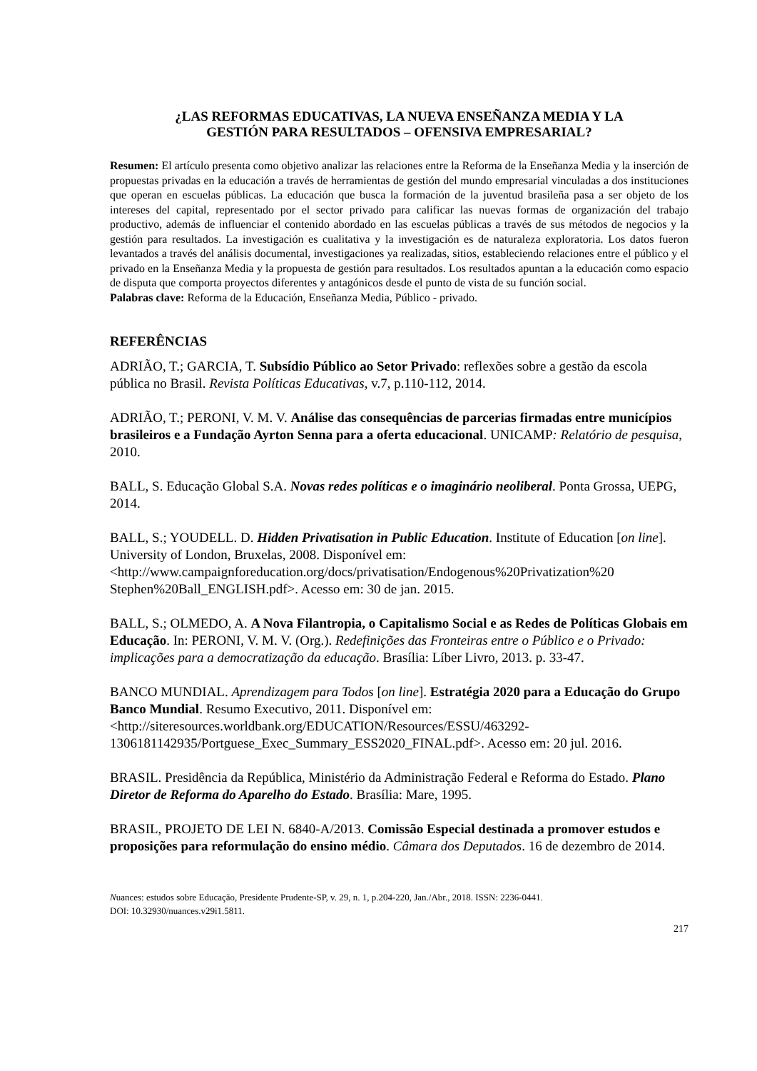¿LAS REFORMAS EDUCATIVAS, LA NUEVA ENSEÑANZA MEDIA Y LA
GESTIÓN PARA RESULTADOS – OFENSIVA EMPRESARIAL?
Resumen: El artículo presenta como objetivo analizar las relaciones entre la Reforma de la Enseñanza Media y la inserción de propuestas privadas en la educación a través de herramientas de gestión del mundo empresarial vinculadas a dos instituciones que operan en escuelas públicas. La educación que busca la formación de la juventud brasileña pasa a ser objeto de los intereses del capital, representado por el sector privado para calificar las nuevas formas de organización del trabajo productivo, además de influenciar el contenido abordado en las escuelas públicas a través de sus métodos de negocios y la gestión para resultados. La investigación es cualitativa y la investigación es de naturaleza exploratoria. Los datos fueron levantados a través del análisis documental, investigaciones ya realizadas, sitios, estableciendo relaciones entre el público y el privado en la Enseñanza Media y la propuesta de gestión para resultados. Los resultados apuntan a la educación como espacio de disputa que comporta proyectos diferentes y antagónicos desde el punto de vista de su función social.
Palabras clave: Reforma de la Educación, Enseñanza Media, Público - privado.
REFERÊNCIAS
ADRIÃO, T.; GARCIA, T. Subsídio Público ao Setor Privado: reflexões sobre a gestão da escola pública no Brasil. Revista Políticas Educativas, v.7, p.110-112, 2014.
ADRIÃO, T.; PERONI, V. M. V. Análise das consequências de parcerias firmadas entre municípios brasileiros e a Fundação Ayrton Senna para a oferta educacional. UNICAMP: Relatório de pesquisa, 2010.
BALL, S. Educação Global S.A. Novas redes políticas e o imaginário neoliberal. Ponta Grossa, UEPG, 2014.
BALL, S.; YOUDELL. D. Hidden Privatisation in Public Education. Institute of Education [on line]. University of London, Bruxelas, 2008. Disponível em: <http://www.campaignforeducation.org/docs/privatisation/Endogenous%20Privatization%20 Stephen%20Ball_ENGLISH.pdf>. Acesso em: 30 de jan. 2015.
BALL, S.; OLMEDO, A. A Nova Filantropia, o Capitalismo Social e as Redes de Políticas Globais em Educação. In: PERONI, V. M. V. (Org.). Redefinições das Fronteiras entre o Público e o Privado: implicações para a democratização da educação. Brasília: Líber Livro, 2013. p. 33-47.
BANCO MUNDIAL. Aprendizagem para Todos [on line]. Estratégia 2020 para a Educação do Grupo Banco Mundial. Resumo Executivo, 2011. Disponível em: <http://siteresources.worldbank.org/EDUCATION/Resources/ESSU/463292-1306181142935/Portguese_Exec_Summary_ESS2020_FINAL.pdf>. Acesso em: 20 jul. 2016.
BRASIL. Presidência da República, Ministério da Administração Federal e Reforma do Estado. Plano Diretor de Reforma do Aparelho do Estado. Brasília: Mare, 1995.
BRASIL, PROJETO DE LEI N. 6840-A/2013. Comissão Especial destinada a promover estudos e proposições para reformulação do ensino médio. Câmara dos Deputados. 16 de dezembro de 2014.
Nuances: estudos sobre Educação, Presidente Prudente-SP, v. 29, n. 1, p.204-220, Jan./Abr., 2018. ISSN: 2236-0441.
DOI: 10.32930/nuances.v29i1.5811.
217